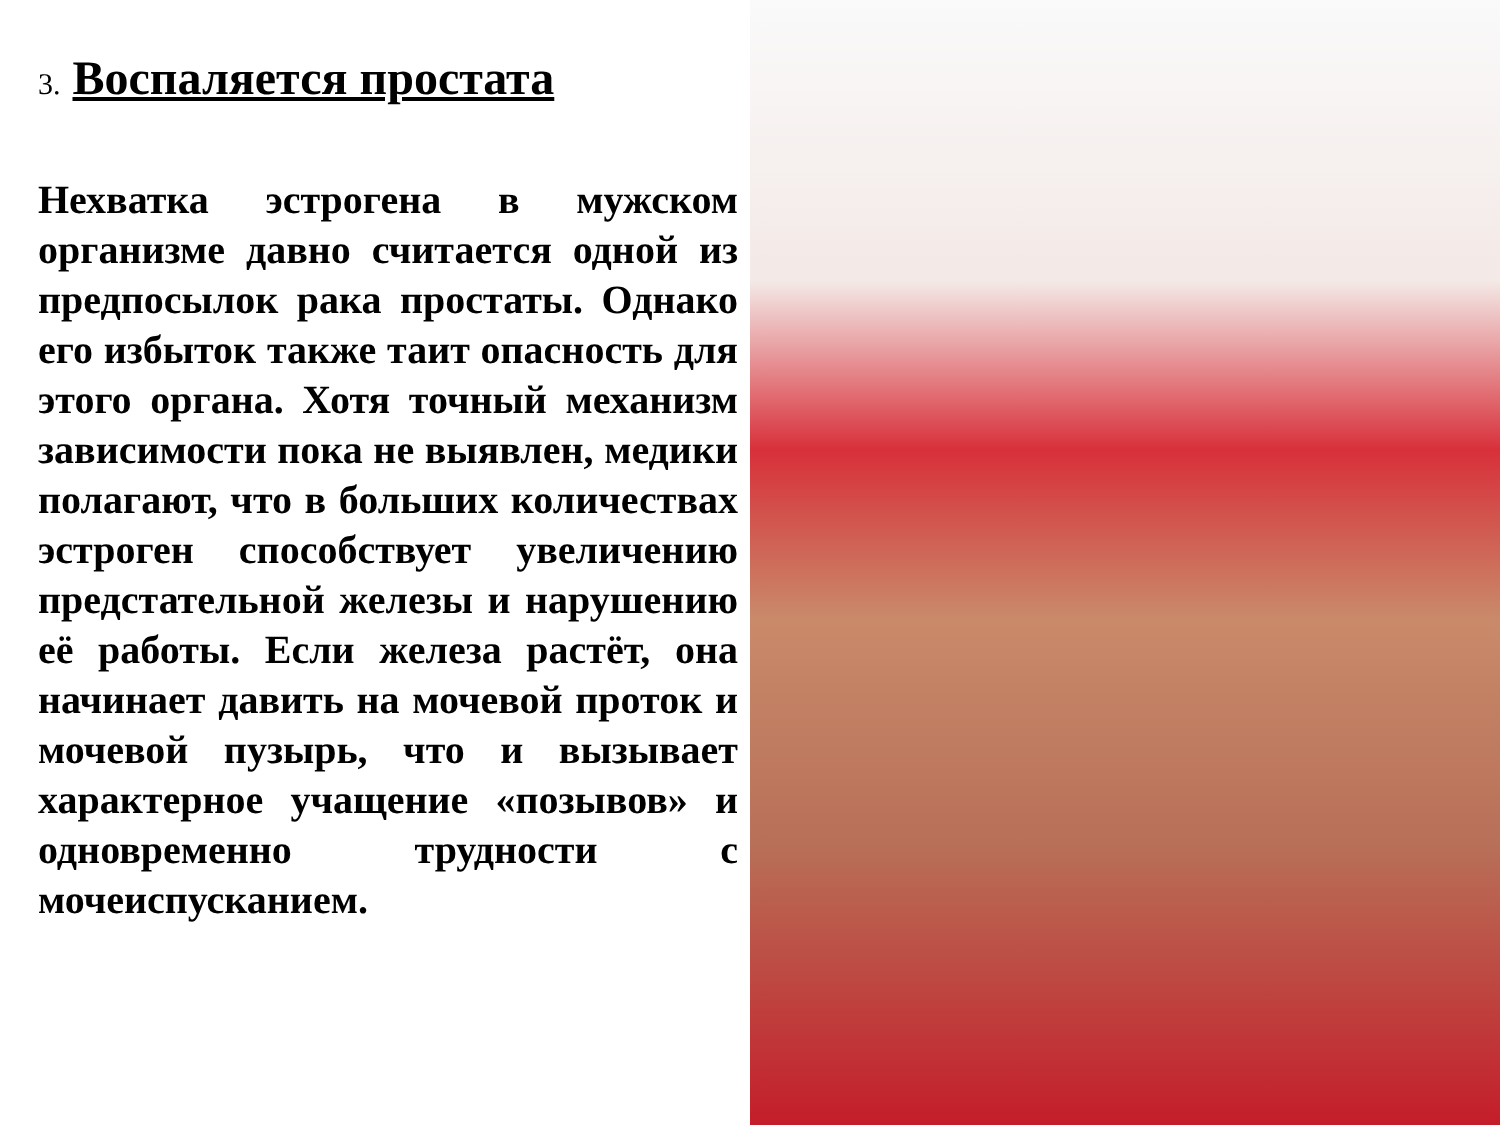3. Воспаляется простата
Нехватка эстрогена в мужском организме давно считается одной из предпосылок рака простаты. Однако его избыток также таит опасность для этого органа. Хотя точный механизм зависимости пока не выявлен, медики полагают, что в больших количествах эстроген способствует увеличению предстательной железы и нарушению её работы. Если железа растёт, она начинает давить на мочевой проток и мочевой пузырь, что и вызывает характерное учащение «позывов» и одновременно трудности с мочеиспусканием.